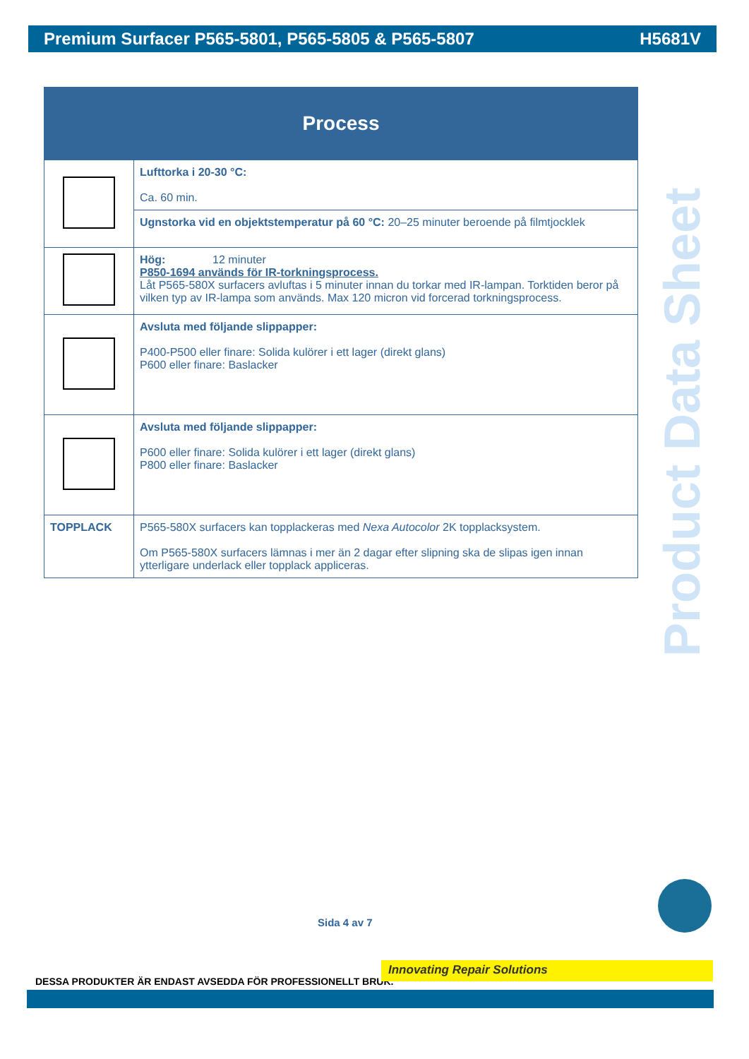Premium Surfacer P565-5801, P565-5805 & P565-5807 H5681V
| Process | |
| --- | --- |
| | Lufttorka i 20-30 °C: Ca. 60 min. |
| | Ugnstorka vid en objektstemperatur på 60 °C: 20–25 minuter beroende på filmtjocklek |
| | Hög: 12 minuter P850-1694 används för IR-torkningsprocess. Låt P565-580X surfacers avluftas i 5 minuter innan du torkar med IR-lampan. Torktiden beror på vilken typ av IR-lampa som används. Max 120 micron vid forcerad torkningsprocess. |
| | Avsluta med följande slippapper: P400-P500 eller finare: Solida kulörer i ett lager (direkt glans) P600 eller finare: Baslacker |
| | Avsluta med följande slippapper: P600 eller finare: Solida kulörer i ett lager (direkt glans) P800 eller finare: Baslacker |
| TOPPLACK | P565-580X surfacers kan topplackeras med Nexa Autocolor 2K topplacksystem. Om P565-580X surfacers lämnas i mer än 2 dagar efter slipning ska de slipas igen innan ytterligare underlack eller topplack appliceras. |
Product Data Sheet
Sida 4 av 7
DESSA PRODUKTER ÄR ENDAST AVSEDDA FÖR PROFESSIONELLT BRUK.
Innovating Repair Solutions